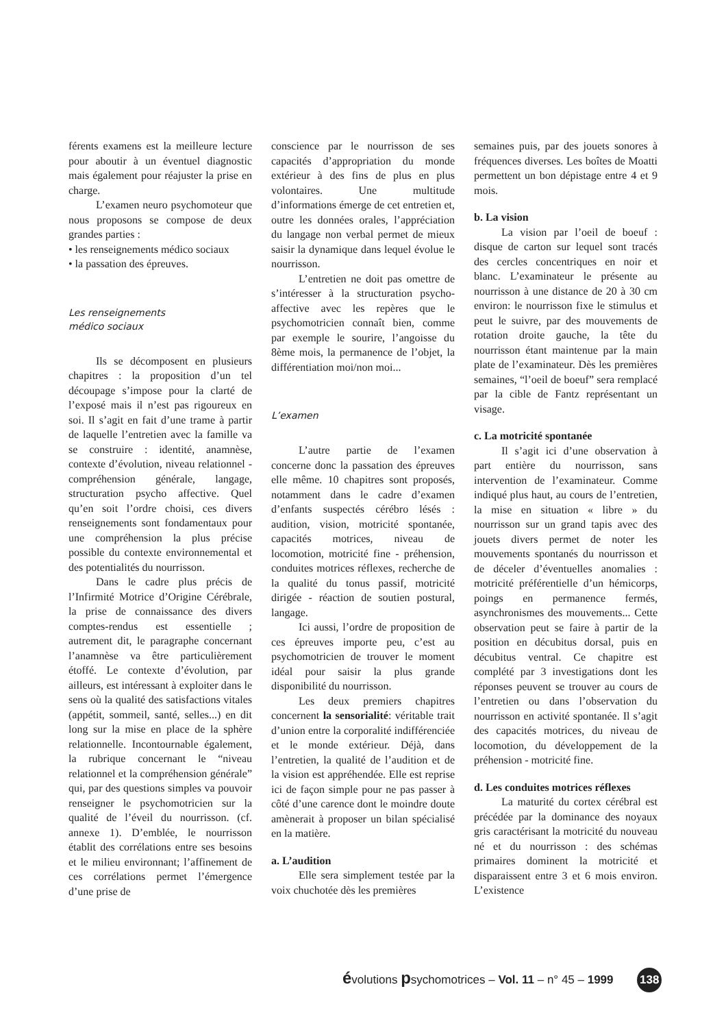férents examens est la meilleure lecture pour aboutir à un éventuel diagnostic mais également pour réajuster la prise en charge.
L’examen neuro psychomoteur que nous proposons se compose de deux grandes parties :
• les renseignements médico sociaux
• la passation des épreuves.
Les renseignements
médico sociaux
Ils se décomposent en plusieurs chapitres : la proposition d’un tel découpage s’impose pour la clarté de l’exposé mais il n’est pas rigoureux en soi. Il s’agit en fait d’une trame à partir de laquelle l’entretien avec la famille va se construire : identité, anamnèse, contexte d’évolution, niveau relationnel - compréhension générale, langage, structuration psycho affective. Quel qu’en soit l’ordre choisi, ces divers renseignements sont fondamentaux pour une compréhension la plus précise possible du contexte environnemental et des potentialités du nourrisson.
Dans le cadre plus précis de l’Infirmité Motrice d’Origine Cérébrale, la prise de connaissance des divers comptes-rendus est essentielle ; autrement dit, le paragraphe concernant l’anamnèse va être particulièrement étoffé. Le contexte d’évolution, par ailleurs, est intéressant à exploiter dans le sens où la qualité des satisfactions vitales (appétit, sommeil, santé, selles...) en dit long sur la mise en place de la sphère relationnelle. Incontournable également, la rubrique concernant le “niveau relationnel et la compréhension générale” qui, par des questions simples va pouvoir renseigner le psychomotricien sur la qualité de l’éveil du nourrisson. (cf. annexe 1). D’emblée, le nourrisson établit des corrélations entre ses besoins et le milieu environnant; l’affinement de ces corrélations permet l’émergence d’une prise de
conscience par le nourrisson de ses capacités d’appropriation du monde extérieur à des fins de plus en plus volontaires. Une multitude d’informations émerge de cet entretien et, outre les données orales, l’appréciation du langage non verbal permet de mieux saisir la dynamique dans lequel évolue le nourrisson.
L’entretien ne doit pas omettre de s’intéresser à la structuration psycho-affective avec les repères que le psychomotricien connaît bien, comme par exemple le sourire, l’angoisse du 8ème mois, la permanence de l’objet, la différentiation moi/non moi...
L’examen
L’autre partie de l’examen concerne donc la passation des épreuves elle même. 10 chapitres sont proposés, notamment dans le cadre d’examen d’enfants suspectés cérébro lésés : audition, vision, motricité spontanée, capacités motrices, niveau de locomotion, motricité fine - préhension, conduites motrices réflexes, recherche de la qualité du tonus passif, motricité dirigée - réaction de soutien postural, langage.
Ici aussi, l’ordre de proposition de ces épreuves importe peu, c’est au psychomotricien de trouver le moment idéal pour saisir la plus grande disponibilité du nourrisson.
Les deux premiers chapitres concernent la sensorialité: véritable trait d’union entre la corporalité indifférenciée et le monde extérieur. Déjà, dans l’entretien, la qualité de l’audition et de la vision est appréhendée. Elle est reprise ici de façon simple pour ne pas passer à côté d’une carence dont le moindre doute amènerait à proposer un bilan spécialisé en la matière.
a. L’audition
Elle sera simplement testée par la voix chuchotée dès les premières
semaines puis, par des jouets sonores à fréquences diverses. Les boîtes de Moatti permettent un bon dépistage entre 4 et 9 mois.
b. La vision
La vision par l’oeil de boeuf : disque de carton sur lequel sont tracés des cercles concentriques en noir et blanc. L’examinateur le présente au nourrisson à une distance de 20 à 30 cm environ: le nourrisson fixe le stimulus et peut le suivre, par des mouvements de rotation droite gauche, la tête du nourrisson étant maintenue par la main plate de l’examinateur. Dès les premières semaines, “l’oeil de boeuf” sera remplacé par la cible de Fantz représentant un visage.
c. La motricité spontanée
Il s’agit ici d’une observation à part entière du nourrisson, sans intervention de l’examinateur. Comme indiqué plus haut, au cours de l’entretien, la mise en situation « libre » du nourrisson sur un grand tapis avec des jouets divers permet de noter les mouvements spontanés du nourrisson et de déceler d’éventuelles anomalies : motricité préférentielle d’un hémicorps, poings en permanence fermés, asynchronismes des mouvements... Cette observation peut se faire à partir de la position en décubitus dorsal, puis en décubitus ventral. Ce chapitre est complété par 3 investigations dont les réponses peuvent se trouver au cours de l’entretien ou dans l’observation du nourrisson en activité spontanée. Il s’agit des capacités motrices, du niveau de locomotion, du développement de la préhension - motricité fine.
d. Les conduites motrices réflexes
La maturité du cortex cérébral est précédée par la dominance des noyaux gris caractérisant la motricité du nouveau né et du nourrisson : des schémas primaires dominent la motricité et disparaissent entre 3 et 6 mois environ. L’existence
évolutions psychomotrices – Vol. 11 – n° 45 – 1999 138